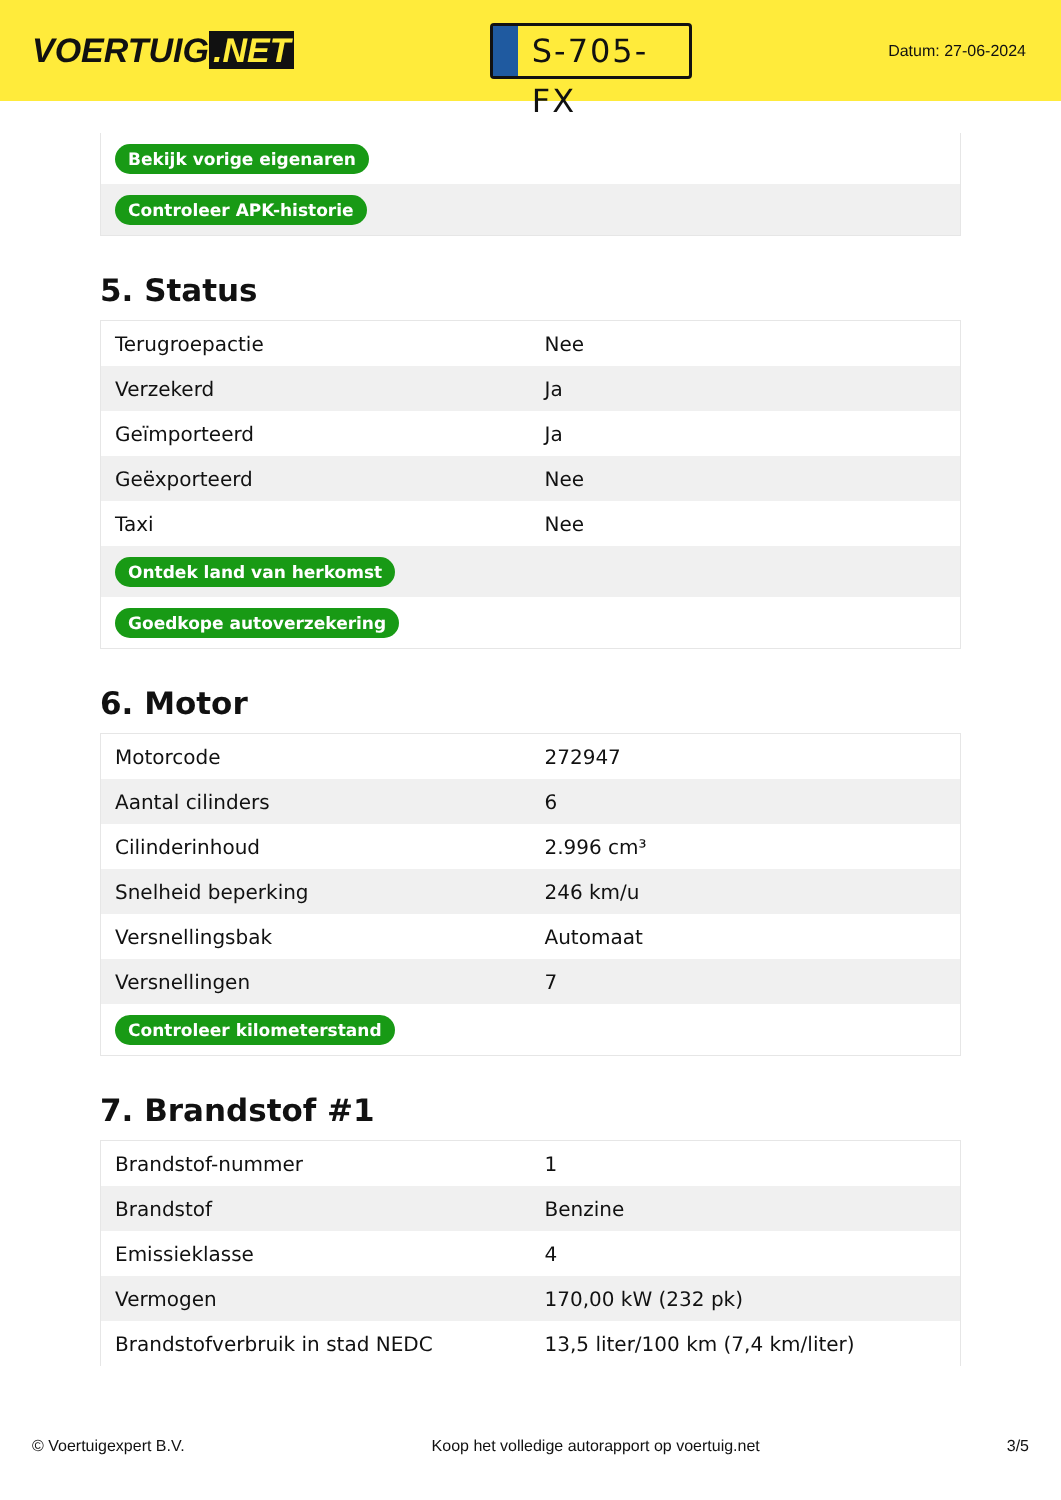VOERTUIG.NET
S-705-FX
Datum: 27-06-2024
| Bekijk vorige eigenaren |
| Controleer APK-historie |
5. Status
| Terugroepactie | Nee |
| Verzekerd | Ja |
| Geïmporteerd | Ja |
| Geëxporteerd | Nee |
| Taxi | Nee |
| Ontdek land van herkomst | |
| Goedkope autoverzekering | |
6. Motor
| Motorcode | 272947 |
| Aantal cilinders | 6 |
| Cilinderinhoud | 2.996 cm³ |
| Snelheid beperking | 246 km/u |
| Versnellingsbak | Automaat |
| Versnellingen | 7 |
| Controleer kilometerstand | |
7. Brandstof #1
| Brandstof-nummer | 1 |
| Brandstof | Benzine |
| Emissieklasse | 4 |
| Vermogen | 170,00 kW (232 pk) |
| Brandstofverbruik in stad NEDC | 13,5 liter/100 km (7,4 km/liter) |
© Voertuigexpert B.V. Koop het volledige autorapport op voertuig.net 3/5